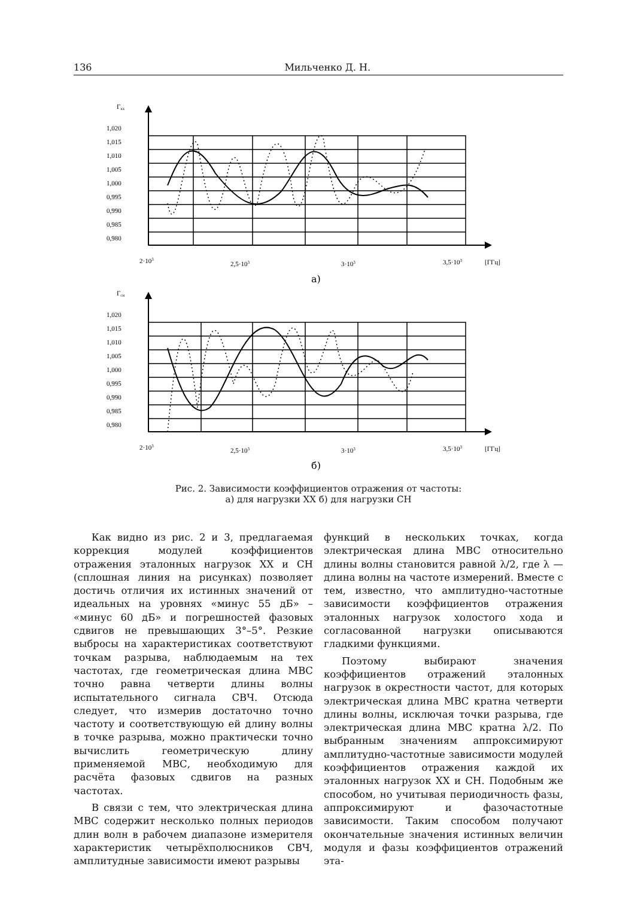136 Мильченко Д. Н.
Гхх
1,020
1,015
1,010
1,005
1,000
0,995
0,990
0,985
0,980
2·103
2,5·103
3·103
3,5·103
[ГГц]
а)
Гсн
1,020
1,015
1,010
1,005
1,000
0,995
0,990
0,985
0,980
2·103
2,5·103
3·103
3,5·103
[ГГц]
б)
Рис. 2. Зависимости коэффициентов отражения от частоты:
а) для нагрузки ХХ б) для нагрузки СН
Как видно из рис. 2 и 3, предлагаемая коррекция модулей коэффициентов отражения эталонных нагрузок ХХ и СН (сплошная линия на рисунках) позволяет достичь отличия их истинных значений от идеальных на уровнях «минус 55 дБ» – «минус 60 дБ» и погрешностей фазовых сдвигов не превышающих 3°–5°. Резкие выбросы на характеристиках соответствуют точкам разрыва, наблюдаемым на тех частотах, где геометрическая длина МВС точно равна четверти длины волны испытательного сигнала СВЧ. Отсюда следует, что измерив достаточно точно частоту и соответствующую ей длину волны в точке разрыва, можно практически точно вычислить геометрическую длину применяемой МВС, необходимую для расчёта фазовых сдвигов на разных частотах.
В связи с тем, что электрическая длина МВС содержит несколько полных периодов длин волн в рабочем диапазоне измерителя характеристик четырёхполюсников СВЧ, амплитудные зависимости имеют разрывы
функций в нескольких точках, когда электрическая длина МВС относительно длины волны становится равной λ/2, где λ — длина волны на частоте измерений. Вместе с тем, известно, что амплитудно-частотные зависимости коэффициентов отражения эталонных нагрузок холостого хода и согласованной нагрузки описываются гладкими функциями.
Поэтому выбирают значения коэффициентов отражений эталонных нагрузок в окрестности частот, для которых электрическая длина МВС кратна четверти длины волны, исключая точки разрыва, где электрическая длина МВС кратна λ/2. По выбранным значениям аппроксимируют амплитудно-частотные зависимости модулей коэффициентов отражения каждой их эталонных нагрузок ХХ и СН. Подобным же способом, но учитывая периодичность фазы, аппроксимируют и фазочастотные зависимости. Таким способом получают окончательные значения истинных величин модуля и фазы коэффициентов отражений эта-